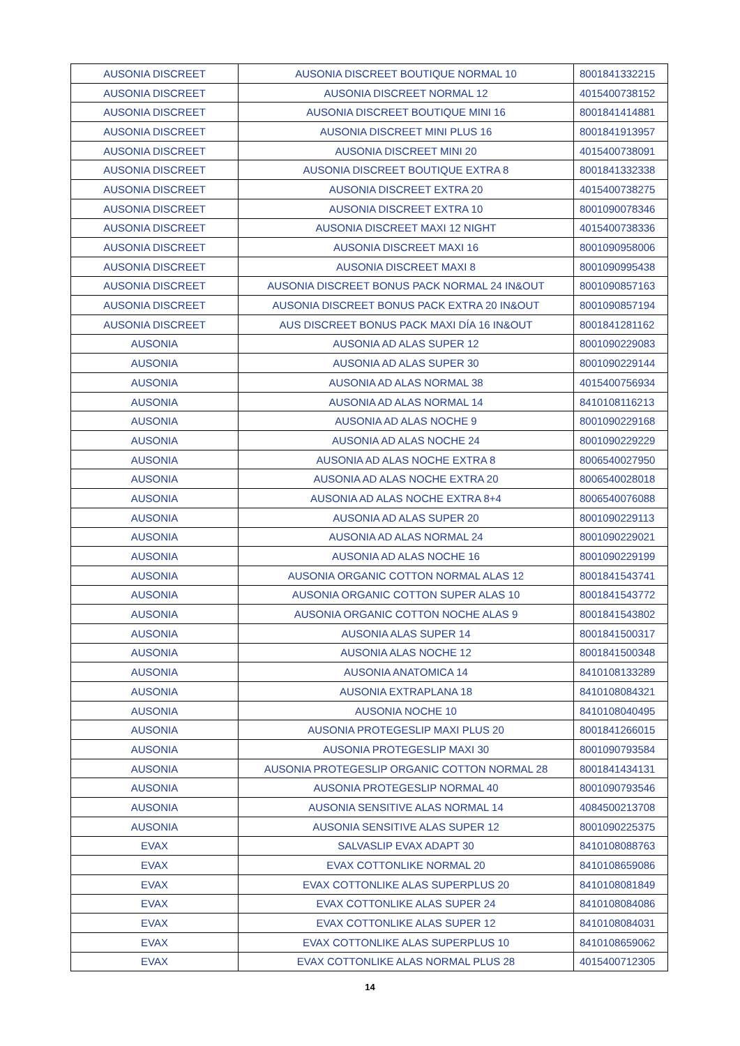| AUSONIA DISCREET | AUSONIA DISCREET BOUTIQUE NORMAL 10 | 8001841332215 |
| AUSONIA DISCREET | AUSONIA DISCREET NORMAL 12 | 4015400738152 |
| AUSONIA DISCREET | AUSONIA DISCREET BOUTIQUE MINI 16 | 8001841414881 |
| AUSONIA DISCREET | AUSONIA DISCREET MINI PLUS 16 | 8001841913957 |
| AUSONIA DISCREET | AUSONIA DISCREET MINI 20 | 4015400738091 |
| AUSONIA DISCREET | AUSONIA DISCREET BOUTIQUE EXTRA 8 | 8001841332338 |
| AUSONIA DISCREET | AUSONIA DISCREET EXTRA 20 | 4015400738275 |
| AUSONIA DISCREET | AUSONIA DISCREET EXTRA 10 | 8001090078346 |
| AUSONIA DISCREET | AUSONIA DISCREET MAXI 12 NIGHT | 4015400738336 |
| AUSONIA DISCREET | AUSONIA DISCREET MAXI 16 | 8001090958006 |
| AUSONIA DISCREET | AUSONIA DISCREET MAXI 8 | 8001090995438 |
| AUSONIA DISCREET | AUSONIA DISCREET BONUS PACK NORMAL 24 IN&OUT | 8001090857163 |
| AUSONIA DISCREET | AUSONIA DISCREET BONUS PACK EXTRA 20 IN&OUT | 8001090857194 |
| AUSONIA DISCREET | AUS DISCREET BONUS PACK MAXI DÍA 16 IN&OUT | 8001841281162 |
| AUSONIA | AUSONIA AD ALAS SUPER 12 | 8001090229083 |
| AUSONIA | AUSONIA AD ALAS SUPER 30 | 8001090229144 |
| AUSONIA | AUSONIA AD ALAS NORMAL 38 | 4015400756934 |
| AUSONIA | AUSONIA AD ALAS NORMAL 14 | 8410108116213 |
| AUSONIA | AUSONIA AD ALAS NOCHE 9 | 8001090229168 |
| AUSONIA | AUSONIA AD ALAS NOCHE 24 | 8001090229229 |
| AUSONIA | AUSONIA AD ALAS NOCHE EXTRA 8 | 8006540027950 |
| AUSONIA | AUSONIA AD ALAS NOCHE EXTRA 20 | 8006540028018 |
| AUSONIA | AUSONIA AD ALAS NOCHE EXTRA 8+4 | 8006540076088 |
| AUSONIA | AUSONIA AD ALAS SUPER 20 | 8001090229113 |
| AUSONIA | AUSONIA AD ALAS NORMAL 24 | 8001090229021 |
| AUSONIA | AUSONIA AD ALAS NOCHE 16 | 8001090229199 |
| AUSONIA | AUSONIA ORGANIC COTTON NORMAL ALAS 12 | 8001841543741 |
| AUSONIA | AUSONIA ORGANIC COTTON SUPER ALAS 10 | 8001841543772 |
| AUSONIA | AUSONIA ORGANIC COTTON NOCHE ALAS 9 | 8001841543802 |
| AUSONIA | AUSONIA ALAS SUPER 14 | 8001841500317 |
| AUSONIA | AUSONIA ALAS NOCHE 12 | 8001841500348 |
| AUSONIA | AUSONIA ANATOMICA 14 | 8410108133289 |
| AUSONIA | AUSONIA EXTRAPLANA 18 | 8410108084321 |
| AUSONIA | AUSONIA NOCHE 10 | 8410108040495 |
| AUSONIA | AUSONIA PROTEGESLIP MAXI PLUS 20 | 8001841266015 |
| AUSONIA | AUSONIA PROTEGESLIP MAXI 30 | 8001090793584 |
| AUSONIA | AUSONIA PROTEGESLIP ORGANIC COTTON NORMAL 28 | 8001841434131 |
| AUSONIA | AUSONIA PROTEGESLIP NORMAL 40 | 8001090793546 |
| AUSONIA | AUSONIA SENSITIVE ALAS NORMAL 14 | 4084500213708 |
| AUSONIA | AUSONIA SENSITIVE ALAS SUPER 12 | 8001090225375 |
| EVAX | SALVASLIP EVAX ADAPT 30 | 8410108088763 |
| EVAX | EVAX COTTONLIKE NORMAL 20 | 8410108659086 |
| EVAX | EVAX COTTONLIKE ALAS SUPERPLUS 20 | 8410108081849 |
| EVAX | EVAX COTTONLIKE ALAS SUPER 24 | 8410108084086 |
| EVAX | EVAX COTTONLIKE ALAS SUPER 12 | 8410108084031 |
| EVAX | EVAX COTTONLIKE ALAS SUPERPLUS 10 | 8410108659062 |
| EVAX | EVAX COTTONLIKE ALAS NORMAL PLUS 28 | 4015400712305 |
14